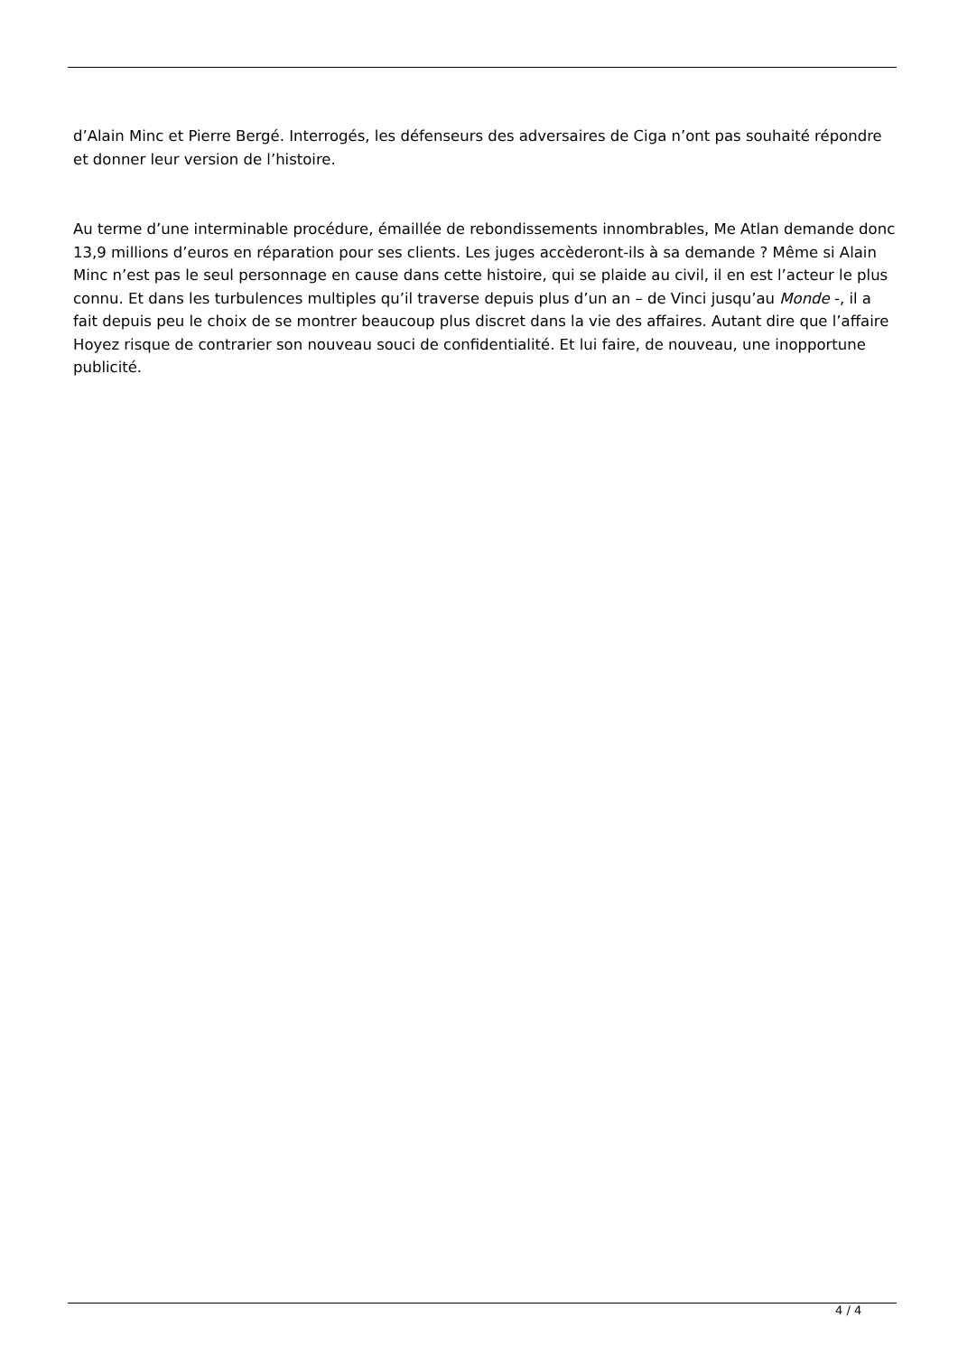d’Alain Minc et Pierre Bergé. Interrogés, les défenseurs des adversaires de Ciga n’ont pas souhaité répondre et donner leur version de l’histoire.
Au terme d’une interminable procédure, émaillée de rebondissements innombrables, Me Atlan demande donc 13,9 millions d’euros en réparation pour ses clients. Les juges accèderont-ils à sa demande ? Même si Alain Minc n’est pas le seul personnage en cause dans cette histoire, qui se plaide au civil, il en est l’acteur le plus connu. Et dans les turbulences multiples qu’il traverse depuis plus d’un an – de Vinci jusqu’au Monde -, il a fait depuis peu le choix de se montrer beaucoup plus discret dans la vie des affaires. Autant dire que l’affaire Hoyez risque de contrarier son nouveau souci de confidentialité. Et lui faire, de nouveau, une inopportune publicité.
4 / 4